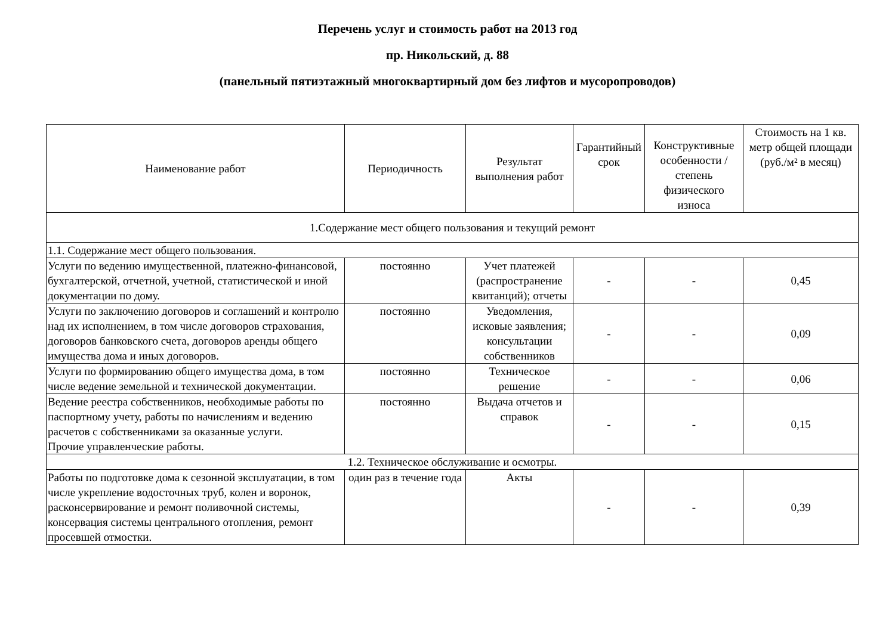Перечень услуг и стоимость работ на 2013 год
пр. Никольский, д. 88
(панельный пятиэтажный многоквартирный дом без лифтов и мусоропроводов)
| Наименование работ | Периодичность | Результат выполнения работ | Гарантийный срок | Конструктивные особенности / степень физического износа | Стоимость на 1 кв. метр общей площади (руб./м² в месяц) |
| --- | --- | --- | --- | --- | --- |
| 1.Содержание мест общего пользования и текущий ремонт | | | | | |
| 1.1. Содержание мест общего пользования. | | | | | |
| Услуги по ведению имущественной, платежно-финансовой, бухгалтерской, отчетной, учетной, статистической и иной документации по дому. | постоянно | Учет платежей (распространение квитанций); отчеты | - | - | 0,45 |
| Услуги по заключению договоров и соглашений и контролю над их исполнением, в том числе договоров страхования, договоров банковского счета, договоров аренды общего имущества дома и иных договоров. | постоянно | Уведомления, исковые заявления; консультации собственников | - | - | 0,09 |
| Услуги по формированию общего имущества дома, в том числе ведение земельной и технической документации. | постоянно | Техническое решение | - | - | 0,06 |
| Ведение реестра собственников, необходимые работы по паспортному учету, работы по начислениям и ведению расчетов с собственниками за оказанные услуги. Прочие управленческие работы. | постоянно | Выдача отчетов и справок | - | - | 0,15 |
| 1.2. Техническое обслуживание и осмотры. | | | | | |
| Работы по подготовке дома к сезонной эксплуатации, в том числе укрепление водосточных труб, колен и воронок, расконсервирование и ремонт поливочной системы, консервация системы центрального отопления, ремонт просевшей отмостки. | один раз в течение года | Акты | - | - | 0,39 |